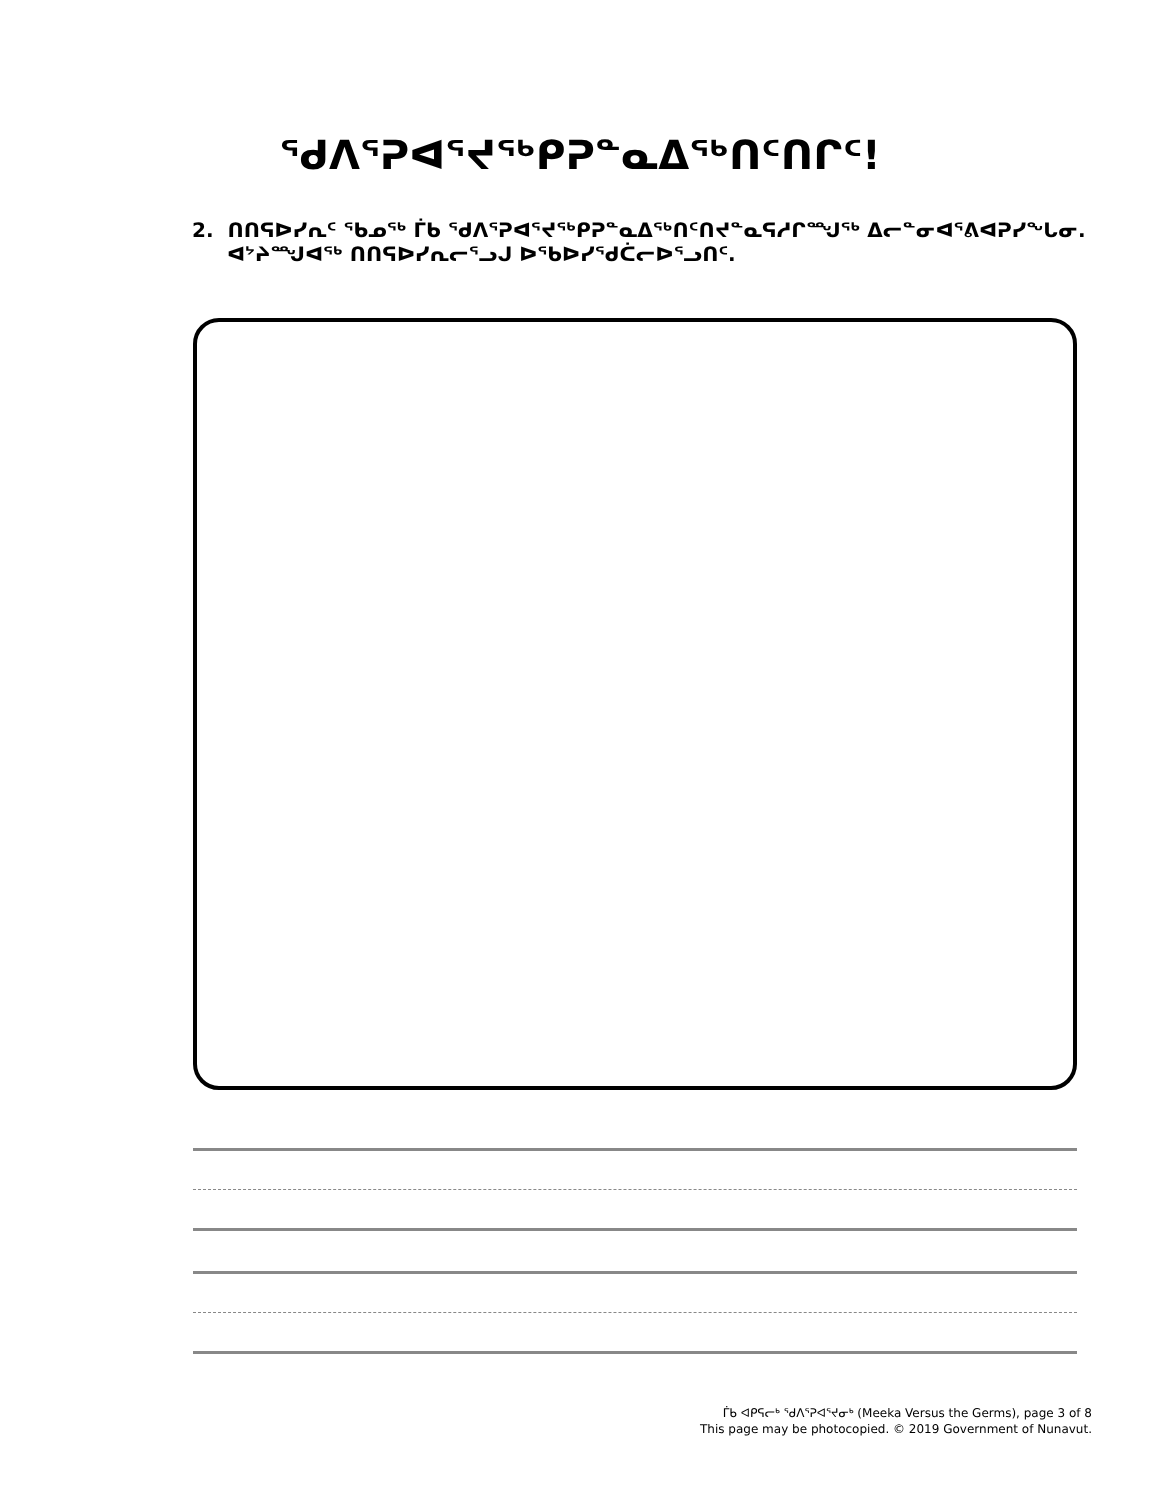ᖁᐱᕐᕈᐊᕐᔪᖅᑭᕈᓐᓇᐃᖅᑎᑦᑎᒋᑦ!
2. ᑎᑎᕋᐅᓯᕆᑦ ᖃᓄᖅ ᒦᑲ ᖁᐱᕐᕈᐊᕐᔪᖅᑭᕈᓐᓇᐃᖅᑎᑦᑎᔪᓐᓇᕋᓱᒋᙳᖅ ᐃᓕᓐᓂᐊᕐᕕᐊᕈᓯᖕᒐᓂ.
ᐊᔾᔨᙳᐊᖅ ᑎᑎᕋᐅᓯᕆᓕᕐᓗᒍ ᐅᖃᐅᓯᖁᑖᓕᐅᕐᓗᑎᑦ.
ᒦᑲ ᐊᑭᕋᓕᒃ ᖁᐱᕐᕈᐊᕐᔪᓂᒃ (Meeka Versus the Germs), page 3 of 8
This page may be photocopied. © 2019 Government of Nunavut.